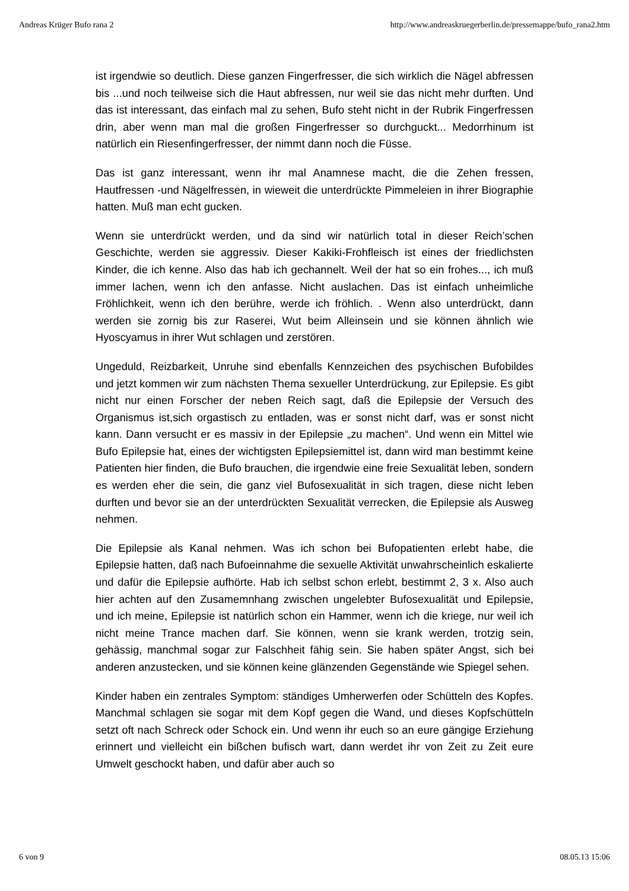Andreas Krüger Bufo rana 2 http://www.andreaskruegerberlin.de/pressemappe/bufo_rana2.htm
ist irgendwie so deutlich. Diese ganzen Fingerfresser, die sich wirklich die Nägel abfressen bis ...und noch teilweise sich die Haut abfressen, nur weil sie das nicht mehr durften. Und das ist interessant, das einfach mal zu sehen, Bufo steht nicht in der Rubrik Fingerfressen drin, aber wenn man mal die großen Fingerfresser so durchguckt... Medorrhinum ist natürlich ein Riesenfingerfresser, der nimmt dann noch die Füsse.
Das ist ganz interessant, wenn ihr mal Anamnese macht, die die Zehen fressen, Hautfressen -und Nägelfressen, in wieweit die unterdrückte Pimmeleien in ihrer Biographie hatten. Muß man echt gucken.
Wenn sie unterdrückt werden, und da sind wir natürlich total in dieser Reich’schen Geschichte, werden sie aggressiv. Dieser Kakiki-Frohfleisch ist eines der friedlichsten Kinder, die ich kenne. Also das hab ich gechannelt. Weil der hat so ein frohes..., ich muß immer lachen, wenn ich den anfasse. Nicht auslachen. Das ist einfach unheimliche Fröhlichkeit, wenn ich den berühre, werde ich fröhlich. . Wenn also unterdrückt, dann werden sie zornig bis zur Raserei, Wut beim Alleinsein und sie können ähnlich wie Hyoscyamus in ihrer Wut schlagen und zerstören.
Ungeduld, Reizbarkeit, Unruhe sind ebenfalls Kennzeichen des psychischen Bufobildes und jetzt kommen wir zum nächsten Thema sexueller Unterdrückung, zur Epilepsie. Es gibt nicht nur einen Forscher der neben Reich sagt, daß die Epilepsie der Versuch des Organismus ist,sich orgastisch zu entladen, was er sonst nicht darf, was er sonst nicht kann. Dann versucht er es massiv in der Epilepsie „zu machen“. Und wenn ein Mittel wie Bufo Epilepsie hat, eines der wichtigsten Epilepsiemittel ist, dann wird man bestimmt keine Patienten hier finden, die Bufo brauchen, die irgendwie eine freie Sexualität leben, sondern es werden eher die sein, die ganz viel Bufosexualität in sich tragen, diese nicht leben durften und bevor sie an der unterdrückten Sexualität verrecken, die Epilepsie als Ausweg nehmen.
Die Epilepsie als Kanal nehmen. Was ich schon bei Bufopatienten erlebt habe, die Epilepsie hatten, daß nach Bufoeinnahme die sexuelle Aktivität unwahrscheinlich eskalierte und dafür die Epilepsie aufhörte. Hab ich selbst schon erlebt, bestimmt 2, 3 x. Also auch hier achten auf den Zusamemnhang zwischen ungelebter Bufosexualität und Epilepsie, und ich meine, Epilepsie ist natürlich schon ein Hammer, wenn ich die kriege, nur weil ich nicht meine Trance machen darf. Sie können, wenn sie krank werden, trotzig sein, gehässig, manchmal sogar zur Falschheit fähig sein. Sie haben später Angst, sich bei anderen anzustecken, und sie können keine glänzenden Gegenstände wie Spiegel sehen.
Kinder haben ein zentrales Symptom: ständiges Umherwerfen oder Schütteln des Kopfes. Manchmal schlagen sie sogar mit dem Kopf gegen die Wand, und dieses Kopfschütteln setzt oft nach Schreck oder Schock ein. Und wenn ihr euch so an eure gängige Erziehung erinnert und vielleicht ein bißchen bufisch wart, dann werdet ihr von Zeit zu Zeit eure Umwelt geschockt haben, und dafür aber auch so
6 von 9 08.05.13 15:06